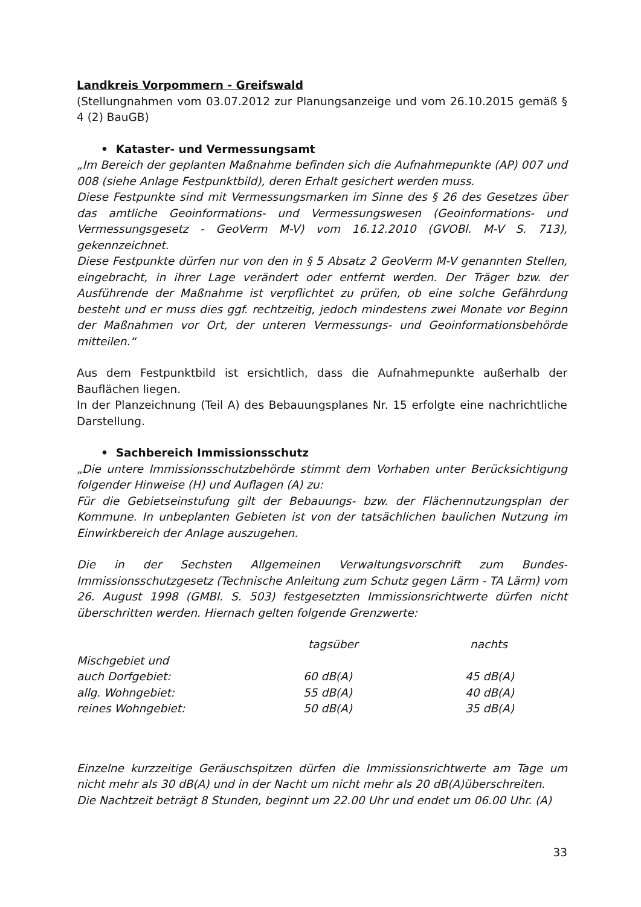Landkreis Vorpommern - Greifswald
(Stellungnahmen vom 03.07.2012 zur Planungsanzeige und vom 26.10.2015 gemäß § 4 (2) BauGB)
• Kataster- und Vermessungsamt
„Im Bereich der geplanten Maßnahme befinden sich die Aufnahmepunkte (AP) 007 und 008 (siehe Anlage Festpunktbild), deren Erhalt gesichert werden muss.
Diese Festpunkte sind mit Vermessungsmarken im Sinne des § 26 des Gesetzes über das amtliche Geoinformations- und Vermessungswesen (Geoinformations- und Vermessungsgesetz - GeoVerm M-V) vom 16.12.2010 (GVOBl. M-V S. 713), gekennzeichnet.
Diese Festpunkte dürfen nur von den in § 5 Absatz 2 GeoVerm M-V genannten Stellen, eingebracht, in ihrer Lage verändert oder entfernt werden. Der Träger bzw. der Ausführende der Maßnahme ist verpflichtet zu prüfen, ob eine solche Gefährdung besteht und er muss dies ggf. rechtzeitig, jedoch mindestens zwei Monate vor Beginn der Maßnahmen vor Ort, der unteren Vermessungs- und Geoinformationsbehörde mitteilen.“
Aus dem Festpunktbild ist ersichtlich, dass die Aufnahmepunkte außerhalb der Bauflächen liegen.
In der Planzeichnung (Teil A) des Bebauungsplanes Nr. 15 erfolgte eine nachrichtliche Darstellung.
• Sachbereich Immissionsschutz
„Die untere Immissionsschutzbehörde stimmt dem Vorhaben unter Berücksichtigung folgender Hinweise (H) und Auflagen (A) zu:
Für die Gebietseinstufung gilt der Bebauungs- bzw. der Flächennutzungsplan der Kommune. In unbeplanten Gebieten ist von der tatsächlichen baulichen Nutzung im Einwirkbereich der Anlage auszugehen.
Die in der Sechsten Allgemeinen Verwaltungsvorschrift zum Bundes-Immissionsschutzgesetz (Technische Anleitung zum Schutz gegen Lärm - TA Lärm) vom 26. August 1998 (GMBl. S. 503) festgesetzten Immissionsrichtwerte dürfen nicht überschritten werden. Hiernach gelten folgende Grenzwerte:
| | tagsüber | nachts |
| --- | --- | --- |
| Mischgebiet und auch Dorfgebiet: | 60 dB(A) | 45 dB(A) |
| allg. Wohngebiet: | 55 dB(A) | 40 dB(A) |
| reines Wohngebiet: | 50 dB(A) | 35 dB(A) |
Einzelne kurzzeitige Geräuschspitzen dürfen die Immissionsrichtwerte am Tage um nicht mehr als 30 dB(A) und in der Nacht um nicht mehr als 20 dB(A)überschreiten.
Die Nachtzeit beträgt 8 Stunden, beginnt um 22.00 Uhr und endet um 06.00 Uhr. (A)
33